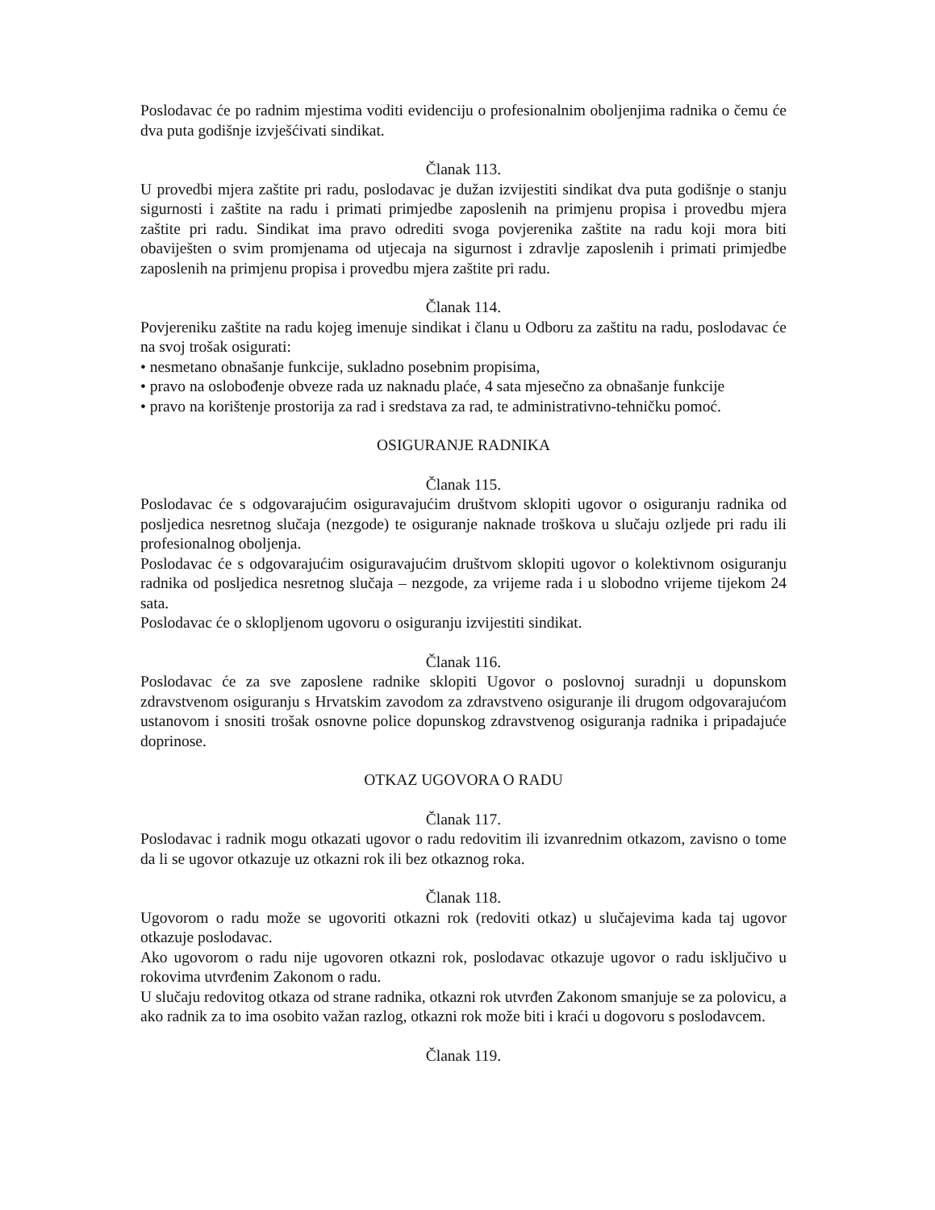Poslodavac će po radnim mjestima voditi evidenciju o profesionalnim oboljenjima radnika o čemu će dva puta godišnje izvješćivati sindikat.
Članak 113.
U provedbi mjera zaštite pri radu, poslodavac je dužan izvijestiti sindikat dva puta godišnje o stanju sigurnosti i zaštite na radu i primati primjedbe zaposlenih na primjenu propisa i provedbu mjera zaštite pri radu. Sindikat ima pravo odrediti svoga povjerenika zaštite na radu koji mora biti obaviješten o svim promjenama od utjecaja na sigurnost i zdravlje zaposlenih i primati primjedbe zaposlenih na primjenu propisa i provedbu mjera zaštite pri radu.
Članak 114.
Povjereniku zaštite na radu kojeg imenuje sindikat i članu u Odboru za zaštitu na radu, poslodavac će na svoj trošak osigurati:
• nesmetano obnašanje funkcije, sukladno posebnim propisima,
• pravo na oslobođenje obveze rada uz naknadu plaće, 4 sata mjesečno za obnašanje funkcije
• pravo na korištenje prostorija za rad i sredstava za rad, te administrativno-tehničku pomoć.
OSIGURANJE RADNIKA
Članak 115.
Poslodavac će s odgovarajućim osiguravajućim društvom sklopiti ugovor o osiguranju radnika od posljedica nesretnog slučaja (nezgode) te osiguranje naknade troškova u slučaju ozljede pri radu ili profesionalnog oboljenja.
Poslodavac će s odgovarajućim osiguravajućim društvom sklopiti ugovor o kolektivnom osiguranju radnika od posljedica nesretnog slučaja – nezgode, za vrijeme rada i u slobodno vrijeme tijekom 24 sata.
Poslodavac će o sklopljenom ugovoru o osiguranju izvijestiti sindikat.
Članak 116.
Poslodavac će za sve zaposlene radnike sklopiti Ugovor o poslovnoj suradnji u dopunskom zdravstvenom osiguranju s Hrvatskim zavodom za zdravstveno osiguranje ili drugom odgovarajućom ustanovom i snositi trošak osnovne police dopunskog zdravstvenog osiguranja radnika i pripadajuće doprinose.
OTKAZ UGOVORA O RADU
Članak 117.
Poslodavac i radnik mogu otkazati ugovor o radu redovitim ili izvanrednim otkazom, zavisno o tome da li se ugovor otkazuje uz otkazni rok ili bez otkaznog roka.
Članak 118.
Ugovorom o radu može se ugovoriti otkazni rok (redoviti otkaz) u slučajevima kada taj ugovor otkazuje poslodavac.
Ako ugovorom o radu nije ugovoren otkazni rok, poslodavac otkazuje ugovor o radu isključivo u rokovima utvrđenim Zakonom o radu.
U slučaju redovitog otkaza od strane radnika, otkazni rok utvrđen Zakonom smanjuje se za polovicu, a ako radnik za to ima osobito važan razlog, otkazni rok može biti i kraći u dogovoru s poslodavcem.
Članak 119.